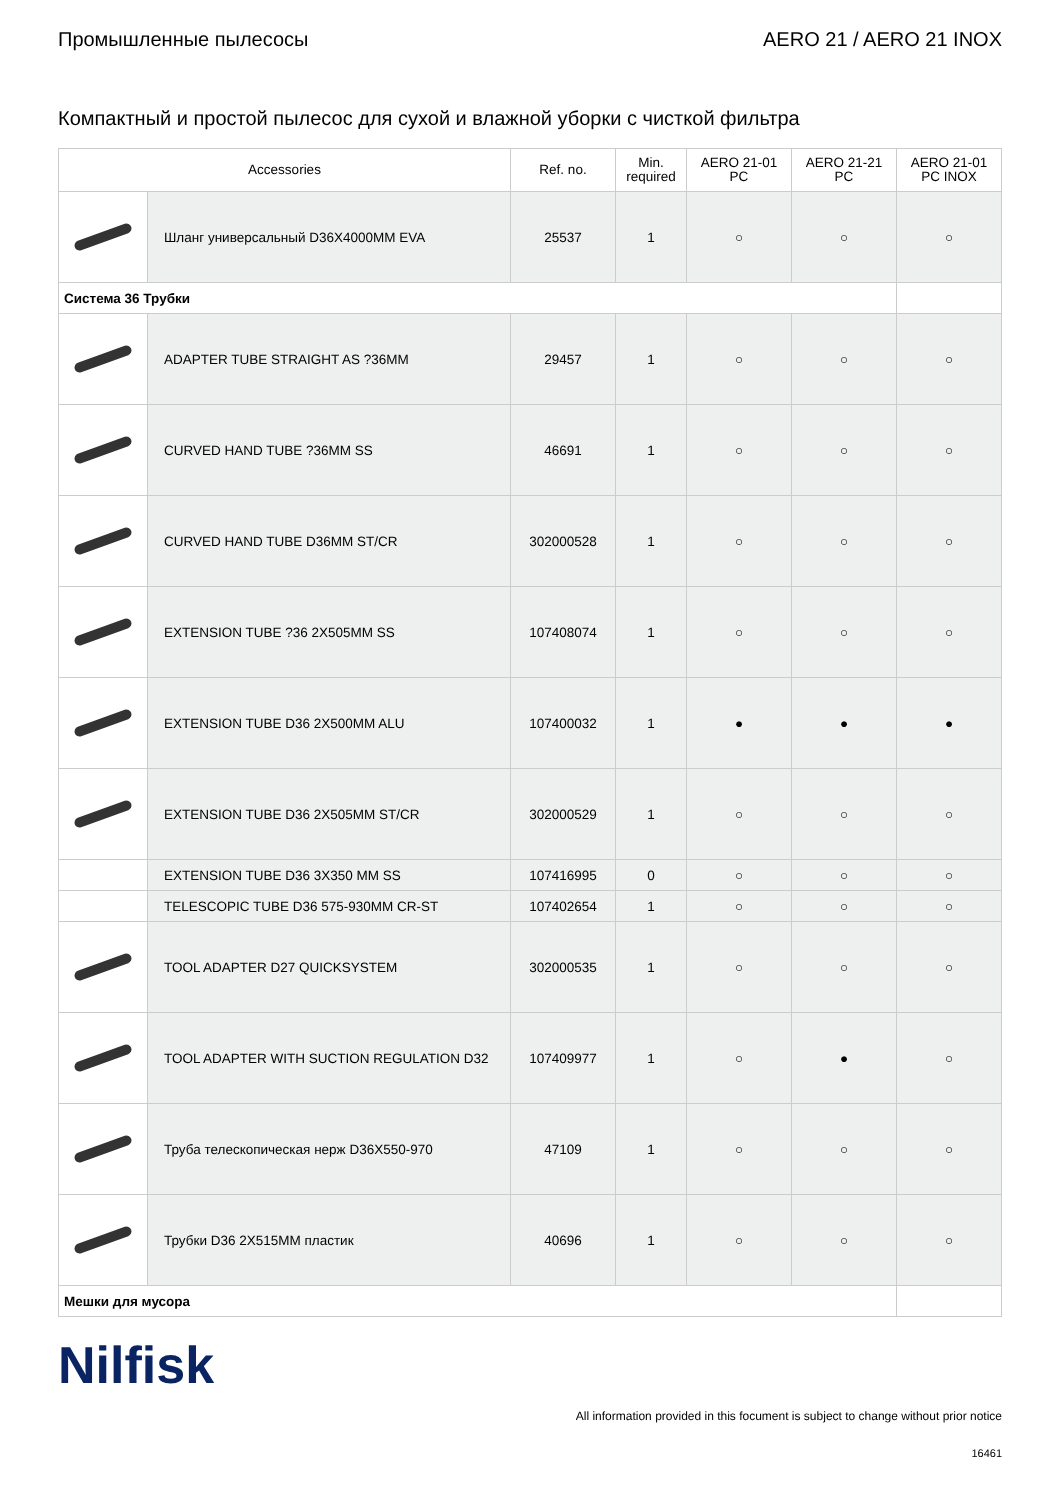Промышленные пылесосы AERO 21 / AERO 21 INOX
Компактный и простой пылесос для сухой и влажной уборки с чисткой фильтра
| Accessories | | Ref. no. | Min. required | AERO 21-01 PC | AERO 21-21 PC | AERO 21-01 PC INOX |
| --- | --- | --- | --- | --- | --- | --- |
| | Шланг универсальный D36X4000MM EVA | 25537 | 1 | ○ | ○ | ○ |
| Система 36 Трубки | | | | | | |
| | ADAPTER TUBE STRAIGHT AS ?36MM | 29457 | 1 | ○ | ○ | ○ |
| | CURVED HAND TUBE ?36MM SS | 46691 | 1 | ○ | ○ | ○ |
| | CURVED HAND TUBE D36MM ST/CR | 302000528 | 1 | ○ | ○ | ○ |
| | EXTENSION TUBE ?36 2X505MM SS | 107408074 | 1 | ○ | ○ | ○ |
| | EXTENSION TUBE D36 2X500MM ALU | 107400032 | 1 | ● | ● | ● |
| | EXTENSION TUBE D36 2X505MM ST/CR | 302000529 | 1 | ○ | ○ | ○ |
| | EXTENSION TUBE D36 3X350 MM SS | 107416995 | 0 | ○ | ○ | ○ |
| | TELESCOPIC TUBE D36 575-930MM CR-ST | 107402654 | 1 | ○ | ○ | ○ |
| | TOOL ADAPTER D27 QUICKSYSTEM | 302000535 | 1 | ○ | ○ | ○ |
| | TOOL ADAPTER WITH SUCTION REGULATION D32 | 107409977 | 1 | ○ | ● | ○ |
| | Труба телескопическая нерж D36X550-970 | 47109 | 1 | ○ | ○ | ○ |
| | Трубки D36 2X515MM пластик | 40696 | 1 | ○ | ○ | ○ |
| Мешки для мусора | | | | | | |
Nilfisk
All information provided in this focument is subject to change without prior notice
16461